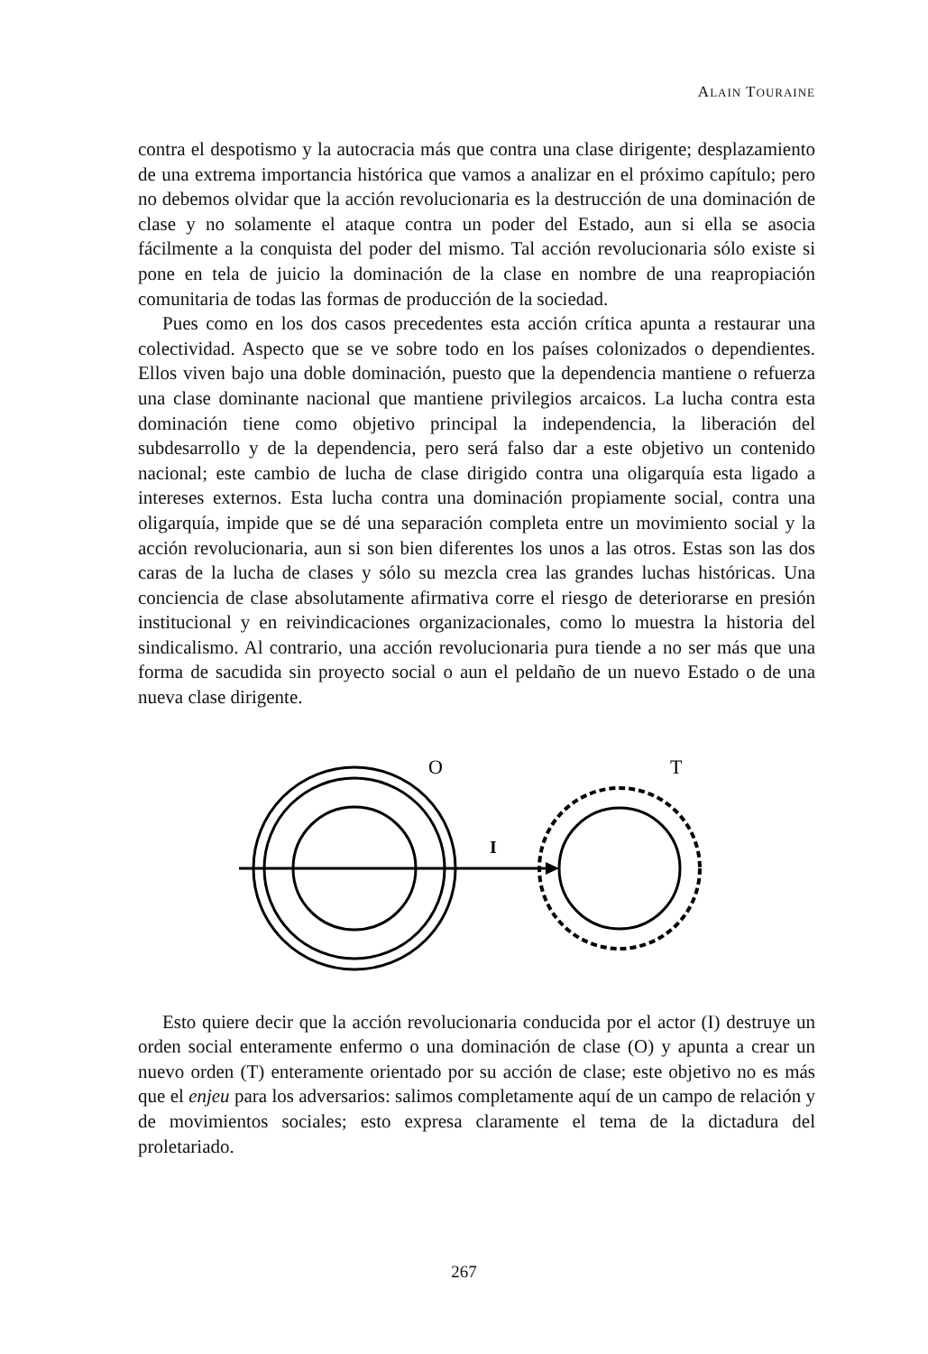ALAIN TOURAINE
contra el despotismo y la autocracia más que contra una clase dirigente; desplazamiento de una extrema importancia histórica que vamos a analizar en el próximo capítulo; pero no debemos olvidar que la acción revolucionaria es la destrucción de una dominación de clase y no solamente el ataque contra un poder del Estado, aun si ella se asocia fácilmente a la conquista del poder del mismo. Tal acción revolucionaria sólo existe si pone en tela de juicio la dominación de la clase en nombre de una reapropiación comunitaria de todas las formas de producción de la sociedad.
Pues como en los dos casos precedentes esta acción crítica apunta a restaurar una colectividad. Aspecto que se ve sobre todo en los países colonizados o dependientes. Ellos viven bajo una doble dominación, puesto que la dependencia mantiene o refuerza una clase dominante nacional que mantiene privilegios arcaicos. La lucha contra esta dominación tiene como objetivo principal la independencia, la liberación del subdesarrollo y de la dependencia, pero será falso dar a este objetivo un contenido nacional; este cambio de lucha de clase dirigido contra una oligarquía esta ligado a intereses externos. Esta lucha contra una dominación propiamente social, contra una oligarquía, impide que se dé una separación completa entre un movimiento social y la acción revolucionaria, aun si son bien diferentes los unos a las otros. Estas son las dos caras de la lucha de clases y sólo su mezcla crea las grandes luchas históricas. Una conciencia de clase absolutamente afirmativa corre el riesgo de deteriorarse en presión institucional y en reivindicaciones organizacionales, como lo muestra la historia del sindicalismo. Al contrario, una acción revolucionaria pura tiende a no ser más que una forma de sacudida sin proyecto social o aun el peldaño de un nuevo Estado o de una nueva clase dirigente.
O
T
I
Esto quiere decir que la acción revolucionaria conducida por el actor (I) destruye un orden social enteramente enfermo o una dominación de clase (O) y apunta a crear un nuevo orden (T) enteramente orientado por su acción de clase; este objetivo no es más que el enjeu para los adversarios: salimos completamente aquí de un campo de relación y de movimientos sociales; esto expresa claramente el tema de la dictadura del proletariado.
267